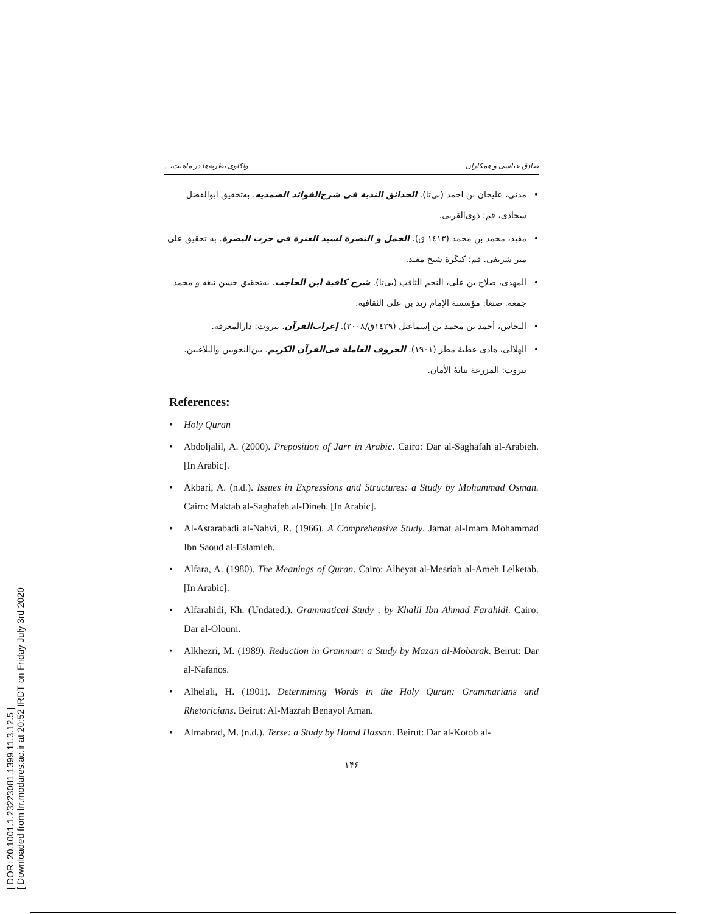[ DOR: 20.1001.1.23223081.1399.11.3.12.5 ]
[ Downloaded from lrr.modares.ac.ir at 20:52 IRDT on Friday July 3rd 2020
صادق عباسی و همکاران واکاوی نظریه‌ها در ماهیت،...
مدنی، علیخان بن احمد (بی‌تا). الحدائق الندیة فی شرح‌الفوائد الصمدیه. به‌تحقیق ابوالفضل سجادی، قم: ذوی‌القربی.
مفید، محمد بن محمد (١٤١٣ ق). الجمل و النصرة لسید العترة فی حرب البصرة. به تحقیق علی میر شریفی. قم: کنگرهٔ شیخ مفید.
المهدی، صلاح بن علی، النجم الثاقب (بی‌تا). شرح کافیة ابن الحاجب. به‌تحقیق حسن نبغه و محمد جمعه. صنعا: مؤسسة الإمام زید بن علی الثقافیه.
النحاس، أحمد بن محمد بن إسماعیل (١٤٢٩ق/٢٠٠٨). إعراب‌القرآن. بیروت: دارالمعرفه.
الهلالی، هادی عطیهٔ مطر (١٩٠١). الحروف العاملة فی‌القرآن الکریم. بین‌النحویین والبلاغیین. بیروت: المزرعة بنایهٔ الأمان.
References:
Holy Quran
Abdoljalil, A. (2000). Preposition of Jarr in Arabic. Cairo: Dar al-Saghafah al-Arabieh. [In Arabic].
Akbari, A. (n.d.). Issues in Expressions and Structures: a Study by Mohammad Osman. Cairo: Maktab al-Saghafeh al-Dineh. [In Arabic].
Al-Astarabadi al-Nahvi, R. (1966). A Comprehensive Study. Jamat al-Imam Mohammad Ibn Saoud al-Eslamieh.
Alfara, A. (1980). The Meanings of Quran. Cairo: Alheyat al-Mesriah al-Ameh Lelketab.[In Arabic].
Alfarahidi, Kh. (Undated.). Grammatical Study : by Khalil Ibn Ahmad Farahidi. Cairo: Dar al-Oloum.
Alkhezri, M. (1989). Reduction in Grammar: a Study by Mazan al-Mobarak. Beirut: Dar al-Nafanos.
Alhelali, H. (1901). Determining Words in the Holy Quran: Grammarians and Rhetoricians. Beirut: Al-Mazrah Benayol Aman.
Almabrad, M. (n.d.). Terse: a Study by Hamd Hassan. Beirut: Dar al-Kotob al-
١۴۶